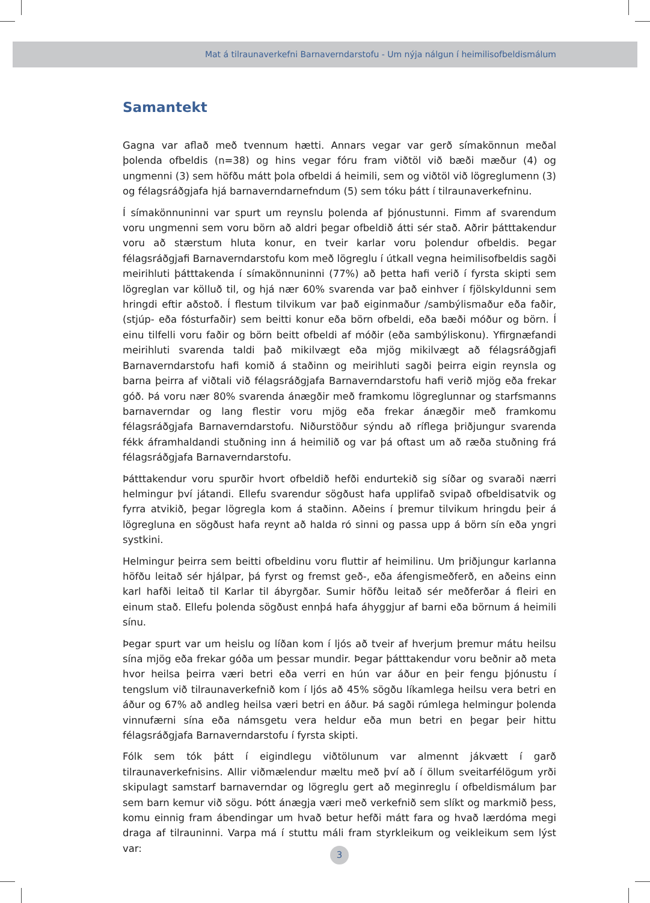Mat á tilraunaverkefni Barnaverndarstofu - Um nýja nálgun í heimilisofbeldismálum
Samantekt
Gagna var aflað með tvennum hætti. Annars vegar var gerð símakönnun meðal þolenda ofbeldis (n=38) og hins vegar fóru fram viðtöl við bæði mæður (4) og ungmenni (3) sem höfðu mátt þola ofbeldi á heimili, sem og viðtöl við lögreglumenn (3) og félagsráðgjafa hjá barnaverndarnefndum (5) sem tóku þátt í tilraunaverkefninu.
Í símakönnuninni var spurt um reynslu þolenda af þjónustunni. Fimm af svarendum voru ungmenni sem voru börn að aldri þegar ofbeldið átti sér stað. Aðrir þátttakendur voru að stærstum hluta konur, en tveir karlar voru þolendur ofbeldis. Þegar félagsráðgjafi Barnaverndarstofu kom með lögreglu í útkall vegna heimilisofbeldis sagði meirihluti þátttakenda í símakönnuninni (77%) að þetta hafi verið í fyrsta skipti sem lögreglan var kölluð til, og hjá nær 60% svarenda var það einhver í fjölskyldunni sem hringdi eftir aðstoð. Í flestum tilvikum var það eiginmaður /sambýlismaður eða faðir, (stjúp- eða fósturfaðir) sem beitti konur eða börn ofbeldi, eða bæði móður og börn. Í einu tilfelli voru faðir og börn beitt ofbeldi af móðir (eða sambýliskonu). Yfirgnæfandi meirihluti svarenda taldi það mikilvægt eða mjög mikilvægt að félagsráðgjafi Barnaverndarstofu hafi komið á staðinn og meirihluti sagði þeirra eigin reynsla og barna þeirra af viðtali við félagsráðgjafa Barnaverndarstofu hafi verið mjög eða frekar góð. Þá voru nær 80% svarenda ánægðir með framkomu lögreglunnar og starfsmanns barnaverndar og lang flestir voru mjög eða frekar ánægðir með framkomu félagsráðgjafa Barnaverndarstofu. Niðurstöður sýndu að ríflega þriðjungur svarenda fékk áframhaldandi stuðning inn á heimilið og var þá oftast um að ræða stuðning frá félagsráðgjafa Barnaverndarstofu.
Þátttakendur voru spurðir hvort ofbeldið hefði endurtekið sig síðar og svaraði nærri helmingur því játandi. Ellefu svarendur sögðust hafa upplifað svipað ofbeldisatvik og fyrra atvikið, þegar lögregla kom á staðinn. Aðeins í þremur tilvikum hringdu þeir á lögregluna en sögðust hafa reynt að halda ró sinni og passa upp á börn sín eða yngri systkini.
Helmingur þeirra sem beitti ofbeldinu voru fluttir af heimilinu. Um þriðjungur karlanna höfðu leitað sér hjálpar, þá fyrst og fremst geð-, eða áfengismeðferð, en aðeins einn karl hafði leitað til Karlar til ábyrgðar. Sumir höfðu leitað sér meðferðar á fleiri en einum stað. Ellefu þolenda sögðust ennþá hafa áhyggjur af barni eða börnum á heimili sínu.
Þegar spurt var um heislu og líðan kom í ljós að tveir af hverjum þremur mátu heilsu sína mjög eða frekar góða um þessar mundir. Þegar þátttakendur voru beðnir að meta hvor heilsa þeirra væri betri eða verri en hún var áður en þeir fengu þjónustu í tengslum við tilraunaverkefnið kom í ljós að 45% sögðu líkamlega heilsu vera betri en áður og 67% að andleg heilsa væri betri en áður. Þá sagði rúmlega helmingur þolenda vinnufærni sína eða námsgetu vera heldur eða mun betri en þegar þeir hittu félagsráðgjafa Barnaverndarstofu í fyrsta skipti.
Fólk sem tók þátt í eigindlegu viðtölunum var almennt jákvætt í garð tilraunaverkefnisins. Allir viðmælendur mæltu með því að í öllum sveitarfélögum yrði skipulagt samstarf barnaverndar og lögreglu gert að meginreglu í ofbeldismálum þar sem barn kemur við sögu. Þótt ánægja væri með verkefnið sem slíkt og markmið þess, komu einnig fram ábendingar um hvað betur hefði mátt fara og hvað lærdóma megi draga af tilrauninni. Varpa má í stuttu máli fram styrkleikum og veikleikum sem lýst var:
3